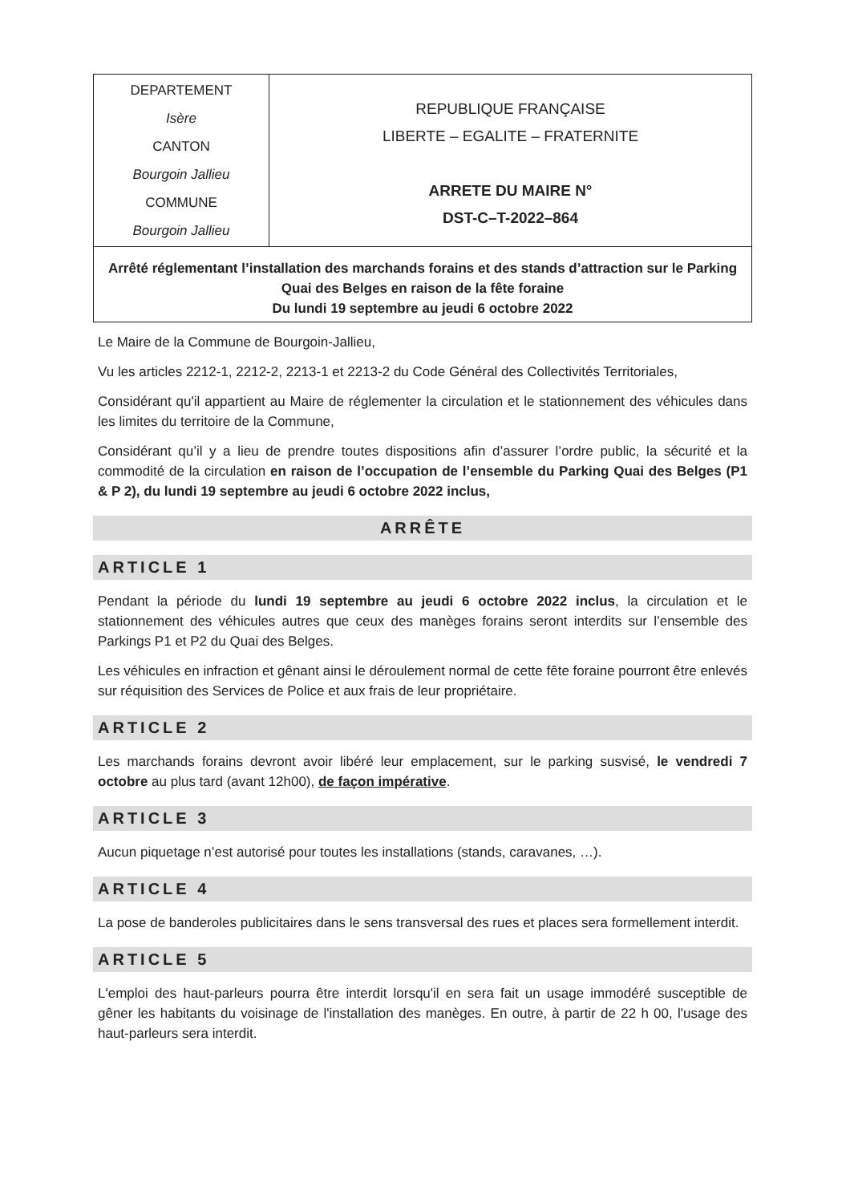DEPARTEMENT
Isère
CANTON
Bourgoin Jallieu
COMMUNE
Bourgoin Jallieu
REPUBLIQUE FRANÇAISE
LIBERTE – EGALITE – FRATERNITE
ARRETE DU MAIRE N°
DST-C–T-2022–864
Arrêté réglementant l’installation des marchands forains et des stands d’attraction sur le Parking Quai des Belges en raison de la fête foraine
Du lundi 19 septembre au jeudi 6 octobre 2022
Le Maire de la Commune de Bourgoin-Jallieu,
Vu les articles 2212-1, 2212-2, 2213-1 et 2213-2 du Code Général des Collectivités Territoriales,
Considérant qu'il appartient au Maire de réglementer la circulation et le stationnement des véhicules dans les limites du territoire de la Commune,
Considérant qu’il y a lieu de prendre toutes dispositions afin d’assurer l’ordre public, la sécurité et la commodité de la circulation en raison de l’occupation de l’ensemble du Parking Quai des Belges (P1 & P 2), du lundi 19 septembre au jeudi 6 octobre 2022 inclus,
ARRÊTE
ARTICLE 1
Pendant la période du lundi 19 septembre au jeudi 6 octobre 2022 inclus, la circulation et le stationnement des véhicules autres que ceux des manèges forains seront interdits sur l’ensemble des Parkings P1 et P2 du Quai des Belges.
Les véhicules en infraction et gênant ainsi le déroulement normal de cette fête foraine pourront être enlevés sur réquisition des Services de Police et aux frais de leur propriétaire.
ARTICLE 2
Les marchands forains devront avoir libéré leur emplacement, sur le parking susvisé, le vendredi 7 octobre au plus tard (avant 12h00), de façon impérative.
ARTICLE 3
Aucun piquetage n’est autorisé pour toutes les installations (stands, caravanes, …).
ARTICLE 4
La pose de banderoles publicitaires dans le sens transversal des rues et places sera formellement interdit.
ARTICLE 5
L'emploi des haut-parleurs pourra être interdit lorsqu'il en sera fait un usage immodéré susceptible de gêner les habitants du voisinage de l'installation des manèges. En outre, à partir de 22 h 00, l'usage des haut-parleurs sera interdit.